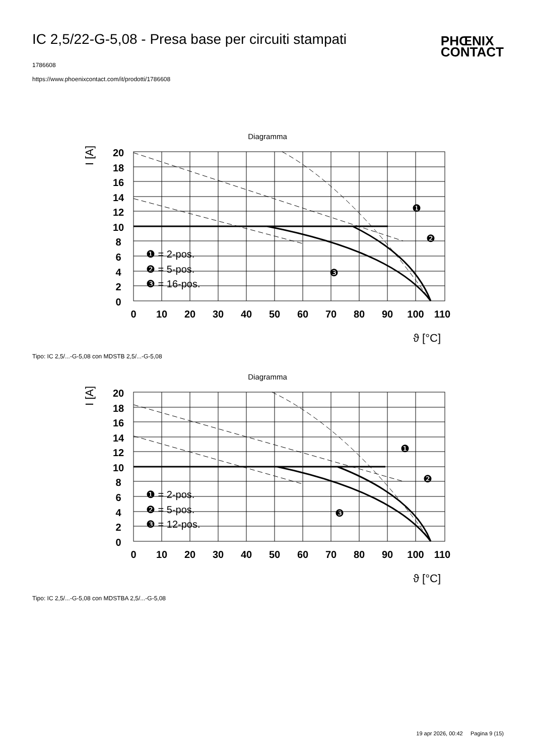IC 2,5/22-G-5,08 - Presa base per circuiti stampati
1786608
https://www.phoenixcontact.com/it/prodotti/1786608
PHŒNIX
CONTACT
Diagramma
20
18
16
14
12
10
8
6
4
2
0
0
10
20
30
40
50
60
70
80
90
100
110
I [A]
ϑ [°C]
❶ = 2-pos.
❷ = 5-pos.
❸ = 16-pos.
❶
❷
❸
Tipo: IC 2,5/...-G-5,08 con MDSTB 2,5/...-G-5,08
Diagramma
20
18
16
14
12
10
8
6
4
2
0
0
10
20
30
40
50
60
70
80
90
100
110
I [A]
ϑ [°C]
❶ = 2-pos.
❷ = 5-pos.
❸ = 12-pos.
❶
❷
❸
Tipo: IC 2,5/...-G-5,08 con MDSTBA 2,5/...-G-5,08
19 apr 2026, 00:42 Pagina 9 (15)